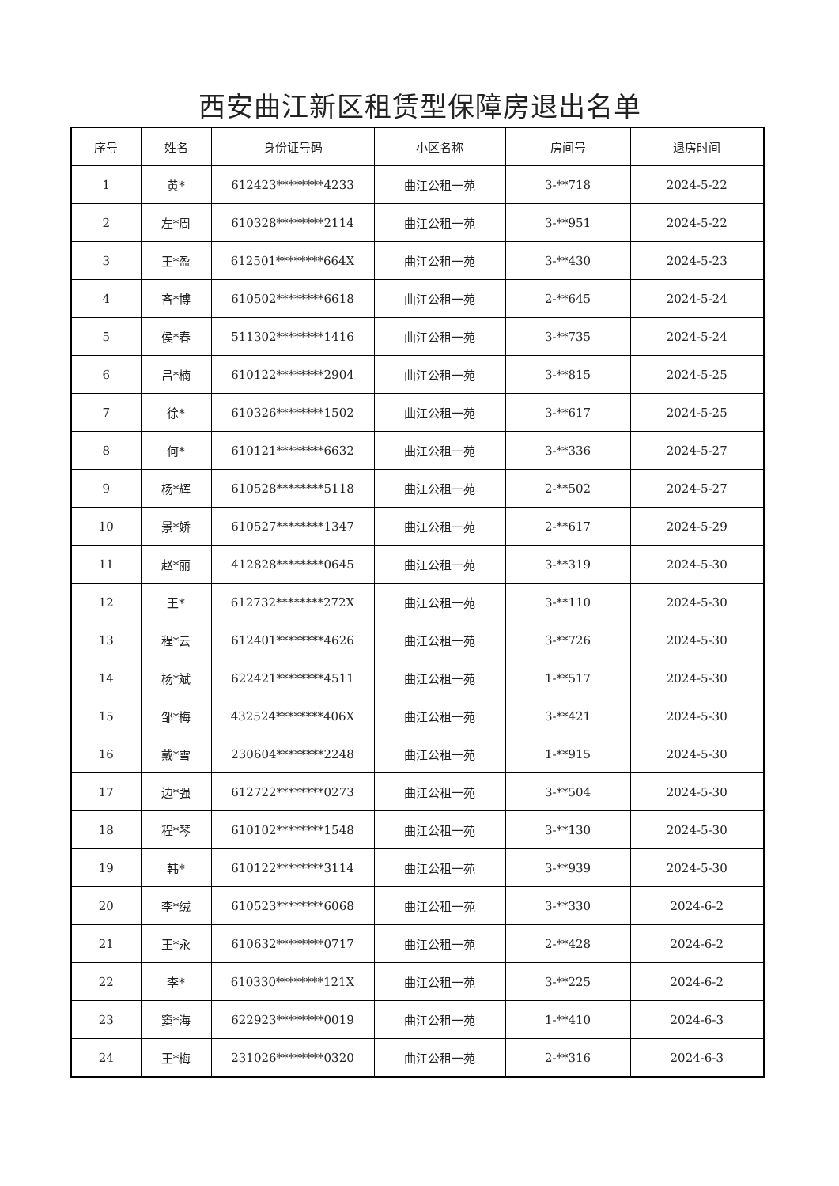西安曲江新区租赁型保障房退出名单
| 序号 | 姓名 | 身份证号码 | 小区名称 | 房间号 | 退房时间 |
| --- | --- | --- | --- | --- | --- |
| 1 | 黄* | 612423********4233 | 曲江公租一苑 | 3-**718 | 2024-5-22 |
| 2 | 左*周 | 610328********2114 | 曲江公租一苑 | 3-**951 | 2024-5-22 |
| 3 | 王*盈 | 612501********664X | 曲江公租一苑 | 3-**430 | 2024-5-23 |
| 4 | 吝*博 | 610502********6618 | 曲江公租一苑 | 2-**645 | 2024-5-24 |
| 5 | 侯*春 | 511302********1416 | 曲江公租一苑 | 3-**735 | 2024-5-24 |
| 6 | 吕*楠 | 610122********2904 | 曲江公租一苑 | 3-**815 | 2024-5-25 |
| 7 | 徐* | 610326********1502 | 曲江公租一苑 | 3-**617 | 2024-5-25 |
| 8 | 何* | 610121********6632 | 曲江公租一苑 | 3-**336 | 2024-5-27 |
| 9 | 杨*辉 | 610528********5118 | 曲江公租一苑 | 2-**502 | 2024-5-27 |
| 10 | 景*娇 | 610527********1347 | 曲江公租一苑 | 2-**617 | 2024-5-29 |
| 11 | 赵*丽 | 412828********0645 | 曲江公租一苑 | 3-**319 | 2024-5-30 |
| 12 | 王* | 612732********272X | 曲江公租一苑 | 3-**110 | 2024-5-30 |
| 13 | 程*云 | 612401********4626 | 曲江公租一苑 | 3-**726 | 2024-5-30 |
| 14 | 杨*斌 | 622421********4511 | 曲江公租一苑 | 1-**517 | 2024-5-30 |
| 15 | 邹*梅 | 432524********406X | 曲江公租一苑 | 3-**421 | 2024-5-30 |
| 16 | 戴*雪 | 230604********2248 | 曲江公租一苑 | 1-**915 | 2024-5-30 |
| 17 | 边*强 | 612722********0273 | 曲江公租一苑 | 3-**504 | 2024-5-30 |
| 18 | 程*琴 | 610102********1548 | 曲江公租一苑 | 3-**130 | 2024-5-30 |
| 19 | 韩* | 610122********3114 | 曲江公租一苑 | 3-**939 | 2024-5-30 |
| 20 | 李*绒 | 610523********6068 | 曲江公租一苑 | 3-**330 | 2024-6-2 |
| 21 | 王*永 | 610632********0717 | 曲江公租一苑 | 2-**428 | 2024-6-2 |
| 22 | 李* | 610330********121X | 曲江公租一苑 | 3-**225 | 2024-6-2 |
| 23 | 窦*海 | 622923********0019 | 曲江公租一苑 | 1-**410 | 2024-6-3 |
| 24 | 王*梅 | 231026********0320 | 曲江公租一苑 | 2-**316 | 2024-6-3 |